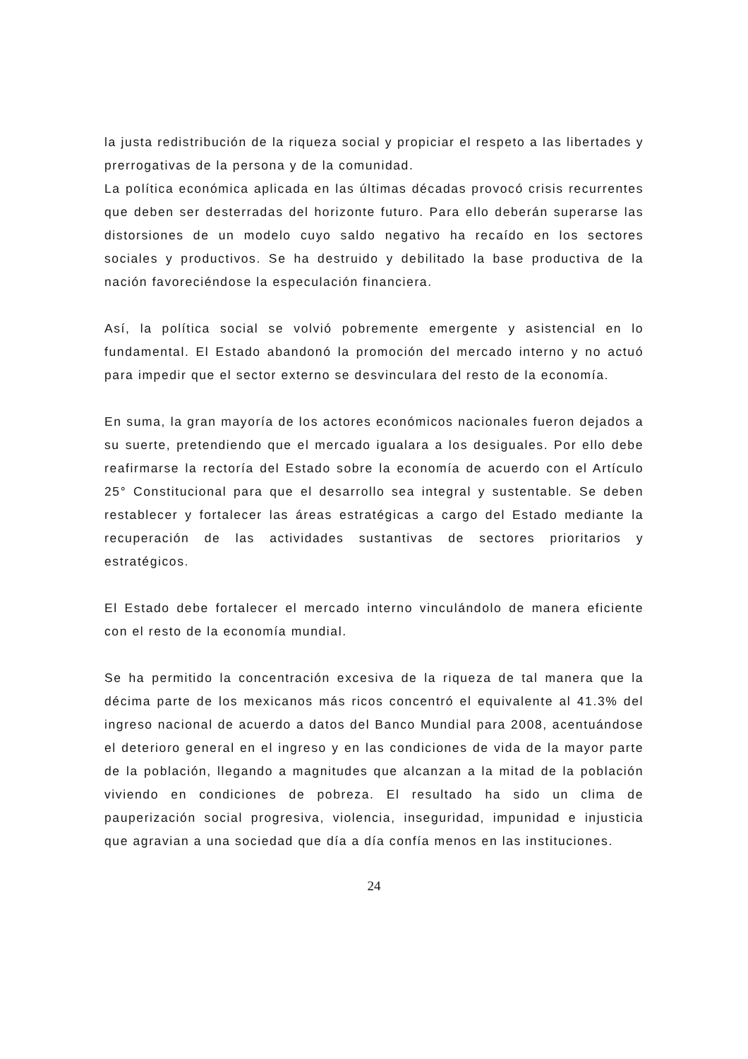la justa redistribución de la riqueza social y propiciar el respeto a las libertades y prerrogativas de la persona y de la comunidad.
La política económica aplicada en las últimas décadas provocó crisis recurrentes que deben ser desterradas del horizonte futuro. Para ello deberán superarse las distorsiones de un modelo cuyo saldo negativo ha recaído en los sectores sociales y productivos. Se ha destruido y debilitado la base productiva de la nación favoreciéndose la especulación financiera.
Así, la política social se volvió pobremente emergente y asistencial en lo fundamental. El Estado abandonó la promoción del mercado interno y no actuó para impedir que el sector externo se desvinculara del resto de la economía.
En suma, la gran mayoría de los actores económicos nacionales fueron dejados a su suerte, pretendiendo que el mercado igualara a los desiguales. Por ello debe reafirmarse la rectoría del Estado sobre la economía de acuerdo con el Artículo 25° Constitucional para que el desarrollo sea integral y sustentable. Se deben restablecer y fortalecer las áreas estratégicas a cargo del Estado mediante la recuperación de las actividades sustantivas de sectores prioritarios y estratégicos.
El Estado debe fortalecer el mercado interno vinculándolo de manera eficiente con el resto de la economía mundial.
Se ha permitido la concentración excesiva de la riqueza de tal manera que la décima parte de los mexicanos más ricos concentró el equivalente al 41.3% del ingreso nacional de acuerdo a datos del Banco Mundial para 2008, acentuándose el deterioro general en el ingreso y en las condiciones de vida de la mayor parte de la población, llegando a magnitudes que alcanzan a la mitad de la población viviendo en condiciones de pobreza. El resultado ha sido un clima de pauperización social progresiva, violencia, inseguridad, impunidad e injusticia que agravian a una sociedad que día a día confía menos en las instituciones.
24